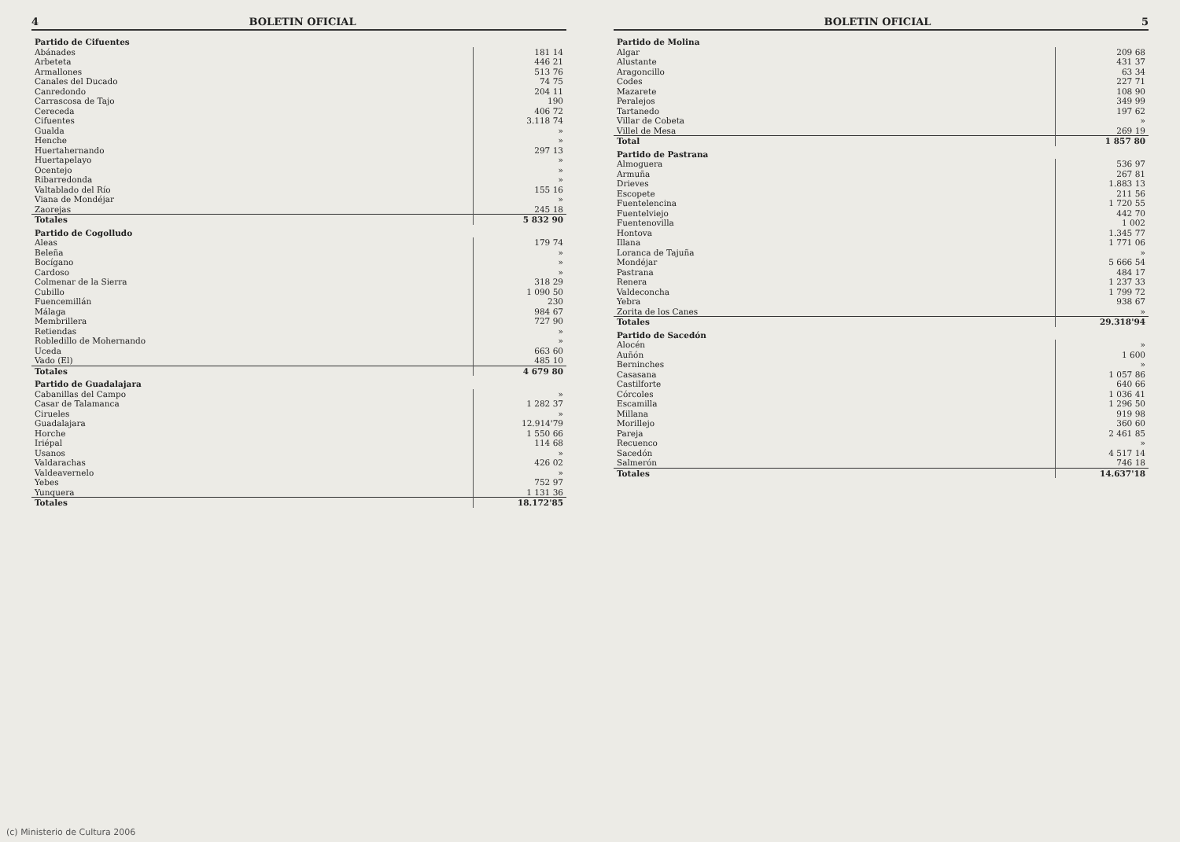4 BOLETIN OFICIAL
| Partido de Cifuentes | |
| --- | --- |
| Abánades | 181 14 |
| Arbeteta | 446 21 |
| Armallones | 513 76 |
| Canales del Ducado | 74 75 |
| Canredondo | 204 11 |
| Carrascosa de Tajo | 190 |
| Cereceda | 406 72 |
| Cifuentes | 3.118 74 |
| Gualda | » |
| Henche | » |
| Huertahernando | 297 13 |
| Huertapelayo | » |
| Ocentejo | » |
| Ribarredonda | » |
| Valtablado del Río | 155 16 |
| Viana de Mondéjar | » |
| Zaorejas | 245 18 |
| Totales | 5 832 90 |
| Partido de Cogolludo | |
| Aleas | 179 74 |
| Beleña | » |
| Bocígano | » |
| Cardoso | » |
| Colmenar de la Sierra | 318 29 |
| Cubillo | 1 090 50 |
| Fuencemillán | 230 |
| Málaga | 984 67 |
| Membrillera | 727 90 |
| Retiendas | » |
| Robledillo de Mohernando | » |
| Uceda | 663 60 |
| Vado (El) | 485 10 |
| Totales | 4 679 80 |
| Partido de Guadalajara | |
| Cabanillas del Campo | » |
| Casar de Talamanca | 1 282 37 |
| Cirueles | » |
| Guadalajara | 12.914'79 |
| Horche | 1 550 66 |
| Iriépal | 114 68 |
| Usanos | » |
| Valdarachas | 426 02 |
| Valdeavernelo | » |
| Yebes | 752 97 |
| Yunquera | 1 131 36 |
| Totales | 18.172'85 |
BOLETIN OFICIAL 5
| Partido de Molina | |
| --- | --- |
| Algar | 209 68 |
| Alustante | 431 37 |
| Aragoncillo | 63 34 |
| Codes | 227 71 |
| Mazarete | 108 90 |
| Peralejos | 349 99 |
| Tartanedo | 197 62 |
| Villar de Cobeta | » |
| Villel de Mesa | 269 19 |
| Total | 1 857 80 |
| Partido de Pastrana | |
| Almoguera | 536 97 |
| Armuña | 267 81 |
| Drieves | 1.883 13 |
| Escopete | 211 56 |
| Fuentelencina | 1 720 55 |
| Fuentelviejo | 442 70 |
| Fuentenovilla | 1 002 |
| Hontova | 1.345 77 |
| Illana | 1 771 06 |
| Loranca de Tajuña | » |
| Mondéjar | 5 666 54 |
| Pastrana | 484 17 |
| Renera | 1 237 33 |
| Valdeconcha | 1 799 72 |
| Yebra | 938 67 |
| Zorita de los Canes | » |
| Totales | 29.318'94 |
| Partido de Sacedón | |
| Alocén | » |
| Auñón | 1 600 |
| Berninches | » |
| Casasana | 1 057 86 |
| Castilforte | 640 66 |
| Córcoles | 1 036 41 |
| Escamilla | 1 296 50 |
| Millana | 919 98 |
| Morillejo | 360 60 |
| Pareja | 2 461 85 |
| Recuenco | » |
| Sacedón | 4 517 14 |
| Salmerón | 746 18 |
| Totales | 14.637'18 |
(c) Ministerio de Cultura 2006